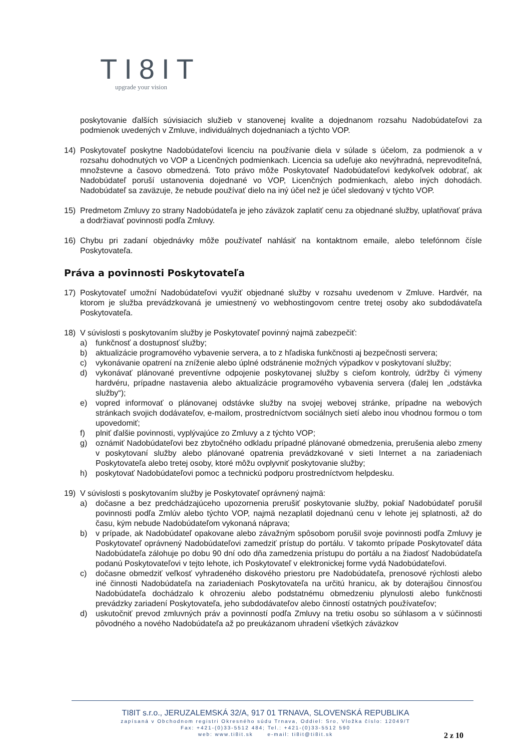TI8IT
upgrade your vision
poskytovanie ďalších súvisiacich služieb v stanovenej kvalite a dojednanom rozsahu Nadobúdateľovi za podmienok uvedených v Zmluve, individuálnych dojednaniach a týchto VOP.
14) Poskytovateľ poskytne Nadobúdateľovi licenciu na používanie diela v súlade s účelom, za podmienok a v rozsahu dohodnutých vo VOP a Licenčných podmienkach. Licencia sa udeľuje ako nevýhradná, neprevoditeľná, množstevne a časovo obmedzená. Toto právo môže Poskytovateľ Nadobúdateľovi kedykoľvek odobrať, ak Nadobúdateľ poruší ustanovenia dojednané vo VOP, Licenčných podmienkach, alebo iných dohodách. Nadobúdateľ sa zaväzuje, že nebude používať dielo na iný účel než je účel sledovaný v týchto VOP.
15) Predmetom Zmluvy zo strany Nadobúdateľa je jeho záväzok zaplatiť cenu za objednané služby, uplatňovať práva a dodržiavať povinnosti podľa Zmluvy.
16) Chybu pri zadaní objednávky môže používateľ nahlásiť na kontaktnom emaile, alebo telefónnom čísle Poskytovateľa.
Práva a povinnosti Poskytovateľa
17) Poskytovateľ umožní Nadobúdateľovi využiť objednané služby v rozsahu uvedenom v Zmluve. Hardvér, na ktorom je služba prevádzkovaná je umiestnený vo webhostingovom centre tretej osoby ako subdodávateľa Poskytovateľa.
18) V súvislosti s poskytovaním služby je Poskytovateľ povinný najmä zabezpečiť:
a) funkčnosť a dostupnosť služby;
b) aktualizácie programového vybavenie servera, a to z hľadiska funkčnosti aj bezpečnosti servera;
c) vykonávanie opatrení na zníženie alebo úplné odstránenie možných výpadkov v poskytovaní služby;
d) vykonávať plánované preventívne odpojenie poskytovanej služby s cieľom kontroly, údržby či výmeny hardvéru, prípadne nastavenia alebo aktualizácie programového vybavenia servera (ďalej len „odstávka služby“);
e) vopred informovať o plánovanej odstávke služby na svojej webovej stránke, prípadne na webových stránkach svojich dodávateľov, e-mailom, prostredníctvom sociálnych sietí alebo inou vhodnou formou o tom upovedomiť;
f) plniť ďalšie povinnosti, vyplývajúce zo Zmluvy a z týchto VOP;
g) oznámiť Nadobúdateľovi bez zbytočného odkladu prípadné plánované obmedzenia, prerušenia alebo zmeny v poskytovaní služby alebo plánované opatrenia prevádzkované v sieti Internet a na zariadeniach Poskytovateľa alebo tretej osoby, ktoré môžu ovplyvniť poskytovanie služby;
h) poskytovať Nadobúdateľovi pomoc a technickú podporu prostredníctvom helpdesku.
19) V súvislosti s poskytovaním služby je Poskytovateľ oprávnený najmä:
a) dočasne a bez predchádzajúceho upozornenia prerušiť poskytovanie služby, pokiaľ Nadobúdateľ porušil povinnosti podľa Zmlúv alebo týchto VOP, najmä nezaplatil dojednanú cenu v lehote jej splatnosti, až do času, kým nebude Nadobúdateľom vykonaná náprava;
b) v prípade, ak Nadobúdateľ opakovane alebo závažným spôsobom porušil svoje povinnosti podľa Zmluvy je Poskytovateľ oprávnený Nadobúdateľovi zamedziť prístup do portálu. V takomto prípade Poskytovateľ dáta Nadobúdateľa zálohuje po dobu 90 dní odo dňa zamedzenia prístupu do portálu a na žiadosť Nadobúdateľa podanú Poskytovateľovi v tejto lehote, ich Poskytovateľ v elektronickej forme vydá Nadobúdateľovi.
c) dočasne obmedziť veľkosť vyhradeného diskového priestoru pre Nadobúdateľa, prenosové rýchlosti alebo iné činnosti Nadobúdateľa na zariadeniach Poskytovateľa na určitú hranicu, ak by doterajšou činnosťou Nadobúdateľa dochádzalo k ohrozeniu alebo podstatnému obmedzeniu plynulosti alebo funkčnosti prevádzky zariadení Poskytovateľa, jeho subdodávateľov alebo činností ostatných používateľov;
d) uskutočniť prevod zmluvných práv a povinností podľa Zmluvy na tretiu osobu so súhlasom a v súčinnosti pôvodného a nového Nadobúdateľa až po preukázanom uhradení všetkých záväzkov
TI8IT s.r.o., JERUZALEMSKÁ 32/A, 917 01 TRNAVA, SLOVENSKÁ REPUBLIKA
zapísaná v Obchodnom registri Okresného súdu Trnava, Oddiel: Sro, Vložka číslo: 12049/T
Fax: +421-(0)33-5512 484; Tel.: +421-(0)33-5512 590
web: www.ti8it.sk e-mail: ti8it@ti8it.sk
2 z 10